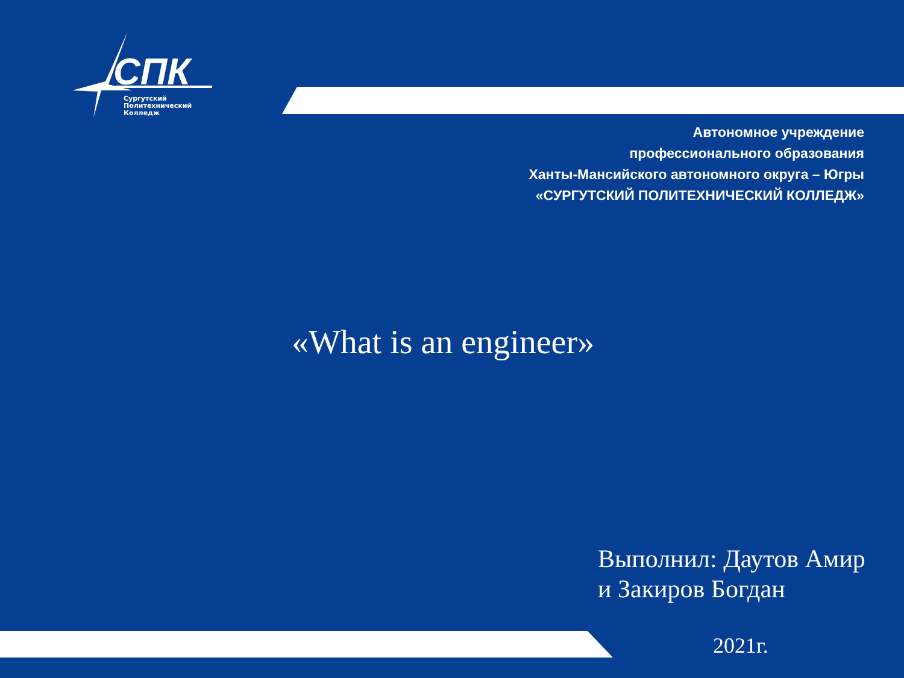СПК
Сургутский
Политехнический
Колледж
Автономное учреждение
профессионального образования
Ханты-Мансийского автономного округа – Югры
«СУРГУТСКИЙ ПОЛИТЕХНИЧЕСКИЙ КОЛЛЕДЖ»
«What is an engineer»
Выполнил: Даутов Амир
и Закиров Богдан
2021г.